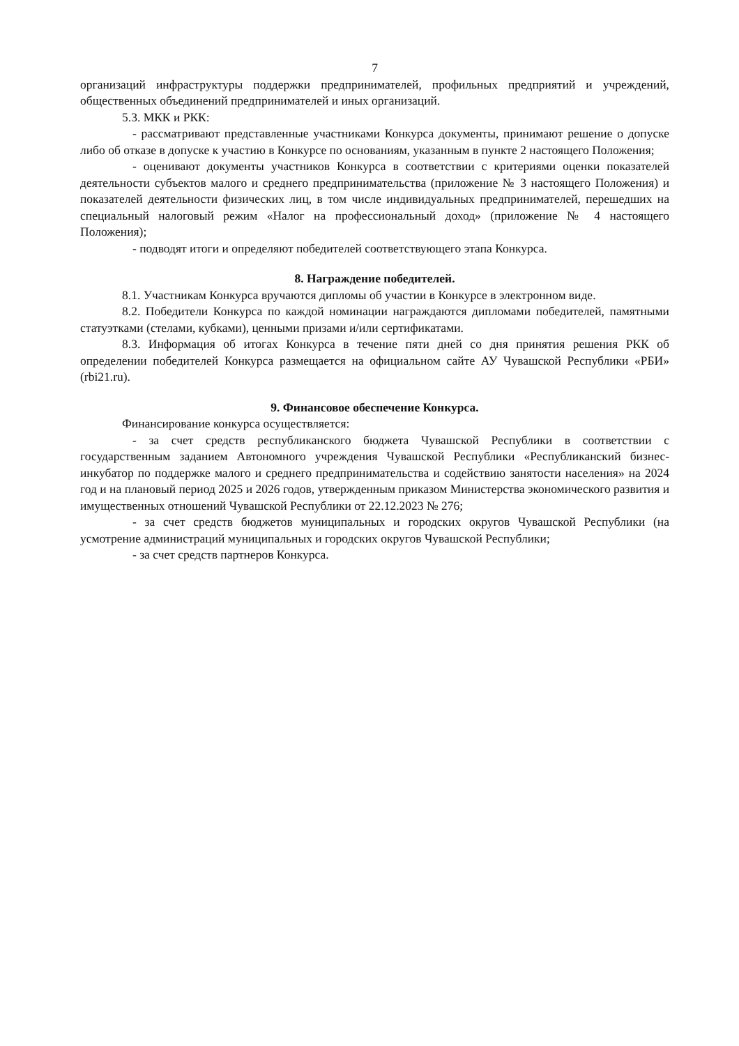7
организаций инфраструктуры поддержки предпринимателей, профильных предприятий и учреждений, общественных объединений предпринимателей и иных организаций.
5.3. МКК и РКК:
- рассматривают представленные участниками Конкурса документы, принимают решение о допуске либо об отказе в допуске к участию в Конкурсе по основаниям, указанным в пункте 2 настоящего Положения;
- оценивают документы участников Конкурса в соответствии с критериями оценки показателей деятельности субъектов малого и среднего предпринимательства (приложение № 3 настоящего Положения) и показателей деятельности физических лиц, в том числе индивидуальных предпринимателей, перешедших на специальный налоговый режим «Налог на профессиональный доход» (приложение № 4 настоящего Положения);
- подводят итоги и определяют победителей соответствующего этапа Конкурса.
8. Награждение победителей.
8.1. Участникам Конкурса вручаются дипломы об участии в Конкурсе в электронном виде.
8.2. Победители Конкурса по каждой номинации награждаются дипломами победителей, памятными статуэтками (стелами, кубками), ценными призами и/или сертификатами.
8.3. Информация об итогах Конкурса в течение пяти дней со дня принятия решения РКК об определении победителей Конкурса размещается на официальном сайте АУ Чувашской Республики «РБИ» (rbi21.ru).
9. Финансовое обеспечение Конкурса.
Финансирование конкурса осуществляется:
- за счет средств республиканского бюджета Чувашской Республики в соответствии с государственным заданием Автономного учреждения Чувашской Республики «Республиканский бизнес-инкубатор по поддержке малого и среднего предпринимательства и содействию занятости населения» на 2024 год и на плановый период 2025 и 2026 годов, утвержденным приказом Министерства экономического развития и имущественных отношений Чувашской Республики от 22.12.2023 № 276;
- за счет средств бюджетов муниципальных и городских округов Чувашской Республики (на усмотрение администраций муниципальных и городских округов Чувашской Республики;
- за счет средств партнеров Конкурса.